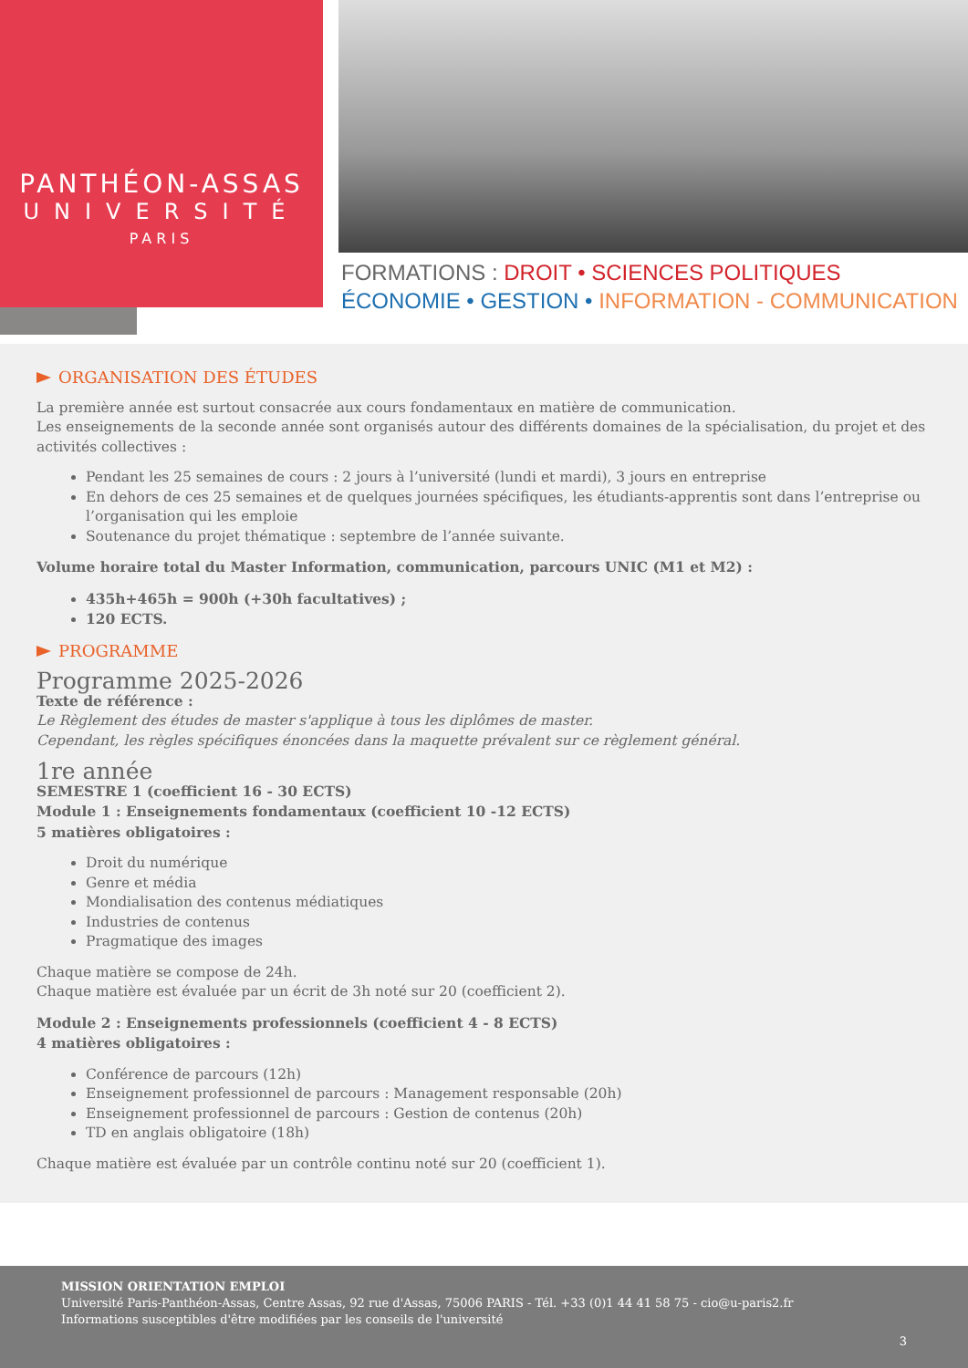PANTHÉON-ASSAS
UNIVERSITÉ
PARIS
FORMATIONS : DROIT • SCIENCES POLITIQUES
ÉCONOMIE • GESTION • INFORMATION - COMMUNICATION
ORGANISATION DES ÉTUDES
La première année est surtout consacrée aux cours fondamentaux en matière de communication.
Les enseignements de la seconde année sont organisés autour des différents domaines de la spécialisation, du projet et des activités collectives :
Pendant les 25 semaines de cours : 2 jours à l’université (lundi et mardi), 3 jours en entreprise
En dehors de ces 25 semaines et de quelques journées spécifiques, les étudiants-apprentis sont dans l’entreprise ou l’organisation qui les emploie
Soutenance du projet thématique : septembre de l’année suivante.
Volume horaire total du Master Information, communication, parcours UNIC (M1 et M2) :
435h+465h = 900h (+30h facultatives) ;
120 ECTS.
PROGRAMME
Programme 2025-2026
Texte de référence :
Le Règlement des études de master s'applique à tous les diplômes de master.
Cependant, les règles spécifiques énoncées dans la maquette prévalent sur ce règlement général.
1re année
SEMESTRE 1 (coefficient 16 - 30 ECTS)
Module 1 : Enseignements fondamentaux (coefficient 10 -12 ECTS)
5 matières obligatoires :
Droit du numérique
Genre et média
Mondialisation des contenus médiatiques
Industries de contenus
Pragmatique des images
Chaque matière se compose de 24h.
Chaque matière est évaluée par un écrit de 3h noté sur 20 (coefficient 2).
Module 2 : Enseignements professionnels (coefficient 4 - 8 ECTS)
4 matières obligatoires :
Conférence de parcours (12h)
Enseignement professionnel de parcours : Management responsable (20h)
Enseignement professionnel de parcours : Gestion de contenus (20h)
TD en anglais obligatoire (18h)
Chaque matière est évaluée par un contrôle continu noté sur 20 (coefficient 1).
MISSION ORIENTATION EMPLOI
Université Paris-Panthéon-Assas, Centre Assas, 92 rue d'Assas, 75006 PARIS - Tél. +33 (0)1 44 41 58 75 - cio@u-paris2.fr
Informations susceptibles d'être modifiées par les conseils de l'université
3